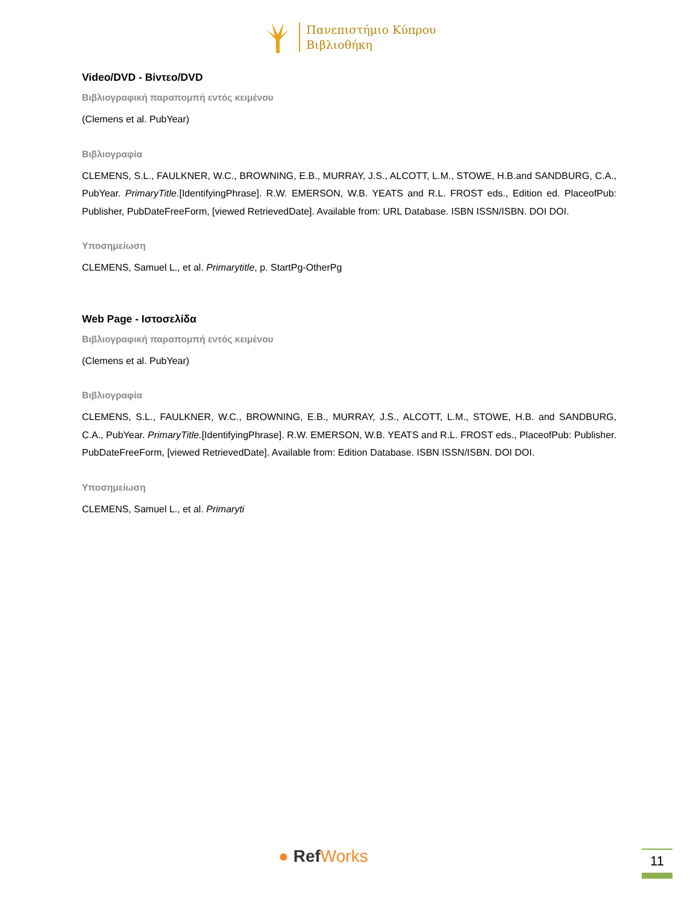Πανεπιστήμιο Κύπρου
Βιβλιοθήκη
Video/DVD - Βίντεο/DVD
Βιβλιογραφική παραπομπή εντός κειμένου
(Clemens et al. PubYear)
Βιβλιογραφία
CLEMENS, S.L., FAULKNER, W.C., BROWNING, E.B., MURRAY, J.S., ALCOTT, L.M., STOWE, H.B.and SANDBURG, C.A., PubYear. PrimaryTitle.[IdentifyingPhrase]. R.W. EMERSON, W.B. YEATS and R.L. FROST eds., Edition ed. PlaceofPub: Publisher, PubDateFreeForm, [viewed RetrievedDate]. Available from: URL Database. ISBN ISSN/ISBN. DOI DOI.
Υποσημείωση
CLEMENS, Samuel L., et al. Primarytitle, p. StartPg-OtherPg
Web Page - Ιστοσελίδα
Βιβλιογραφική παραπομπή εντός κειμένου
(Clemens et al. PubYear)
Βιβλιογραφία
CLEMENS, S.L., FAULKNER, W.C., BROWNING, E.B., MURRAY, J.S., ALCOTT, L.M., STOWE, H.B. and SANDBURG, C.A., PubYear. PrimaryTitle.[IdentifyingPhrase]. R.W. EMERSON, W.B. YEATS and R.L. FROST eds., PlaceofPub: Publisher. PubDateFreeForm, [viewed RetrievedDate]. Available from: Edition Database. ISBN ISSN/ISBN. DOI DOI.
Υποσημείωση
CLEMENS, Samuel L., et al. Primaryti
● RefWorks 11